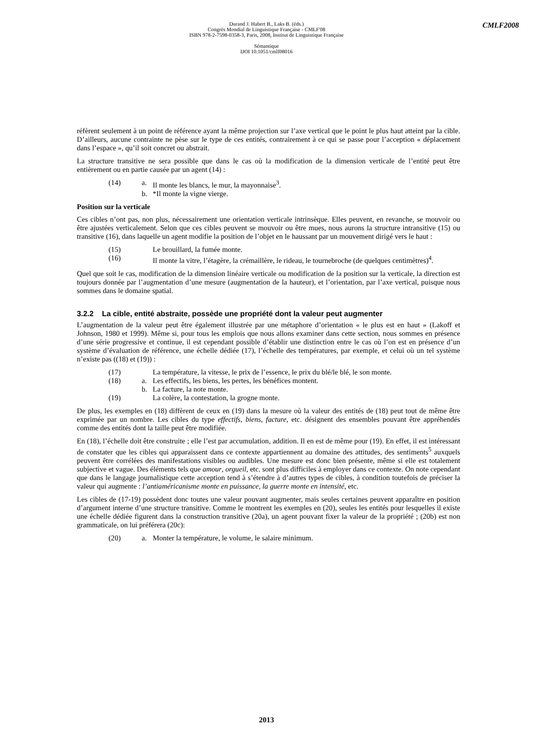Durand J. Habert B., Laks B. (éds.)
Congrès Mondial de Linguistique Française - CMLF'08
ISBN 978-2-7598-0358-3, Paris, 2008, Institut de Linguistique Française
Sémantique
DOI 10.1051/cmlf08016
CMLF2008
réfèrent seulement à un point de référence ayant la même projection sur l’axe vertical que le point le plus haut atteint par la cible. D’ailleurs, aucune contrainte ne pèse sur le type de ces entités, contrairement à ce qui se passe pour l’acception « déplacement dans l’espace », qu’il soit concret ou abstrait.
La structure transitive ne sera possible que dans le cas où la modification de la dimension verticale de l’entité peut être entièrement ou en partie causée par un agent (14) :
(14) a. Il monte les blancs, le mur, la mayonnaise<sup>3</sup>. b. *Il monte la vigne vierge.
Position sur la verticale
Ces cibles n’ont pas, non plus, nécessairement une orientation verticale intrinsèque. Elles peuvent, en revanche, se mouvoir ou être ajustées verticalement. Selon que ces cibles peuvent se mouvoir ou être mues, nous aurons la structure intransitive (15) ou transitive (16), dans laquelle un agent modifie la position de l’objet en le haussant par un mouvement dirigé vers le haut :
(15) Le brouillard, la fumée monte. (16) Il monte la vitre, l’étagère, la crémaillère, le rideau, le tournebroche (de quelques centimètres)<sup>4</sup>.
Quel que soit le cas, modification de la dimension linéaire verticale ou modification de la position sur la verticale, la direction est toujours donnée par l’augmentation d’une mesure (augmentation de la hauteur), et l’orientation, par l’axe vertical, puisque nous sommes dans le domaine spatial.
3.2.2 La cible, entité abstraite, possède une propriété dont la valeur peut augmenter
L’augmentation de la valeur peut être également illustrée par une métaphore d’orientation « le plus est en haut » (Lakoff et Johnson, 1980 et 1999). Même si, pour tous les emplois que nous allons examiner dans cette section, nous sommes en présence d’une série progressive et continue, il est cependant possible d’établir une distinction entre le cas où l’on est en présence d’un système d’évaluation de référence, une échelle dédiée (17), l’échelle des températures, par exemple, et celui où un tel système n’existe pas ((18) et (19)) :
(17) La température, la vitesse, le prix de l’essence, le prix du blé/le blé, le son monte. (18) a. Les effectifs, les biens, les pertes, les bénéfices montent. b. La facture, la note monte. (19) La colère, la contestation, la grogne monte.
De plus, les exemples en (18) diffèrent de ceux en (19) dans la mesure où la valeur des entités de (18) peut tout de même être exprimée par un nombre. Les cibles du type effectifs, biens, facture, etc. désignent des ensembles pouvant être appréhendés comme des entités dont la taille peut être modifiée.
En (18), l’échelle doit être construite ; elle l’est par accumulation, addition. Il en est de même pour (19). En effet, il est intéressant de constater que les cibles qui apparaissent dans ce contexte appartiennent au domaine des attitudes, des sentiments<sup>5</sup> auxquels peuvent être corrélées des manifestations visibles ou audibles. Une mesure est donc bien présente, même si elle est totalement subjective et vague. Des éléments tels que amour, orgueil, etc. sont plus difficiles à employer dans ce contexte. On note cependant que dans le langage journalistique cette acception tend à s’étendre à d’autres types de cibles, à condition toutefois de préciser la valeur qui augmente : l’antiaméricanisme monte en puissance, la guerre monte en intensité, etc.
Les cibles de (17-19) possèdent donc toutes une valeur pouvant augmenter, mais seules certaines peuvent apparaître en position d’argument interne d’une structure transitive. Comme le montrent les exemples en (20), seules les entités pour lesquelles il existe une échelle dédiée figurent dans la construction transitive (20a), un agent pouvant fixer la valeur de la propriété ; (20b) est non grammaticale, on lui préférera (20c):
(20) a. Monter la température, le volume, le salaire minimum.
2013